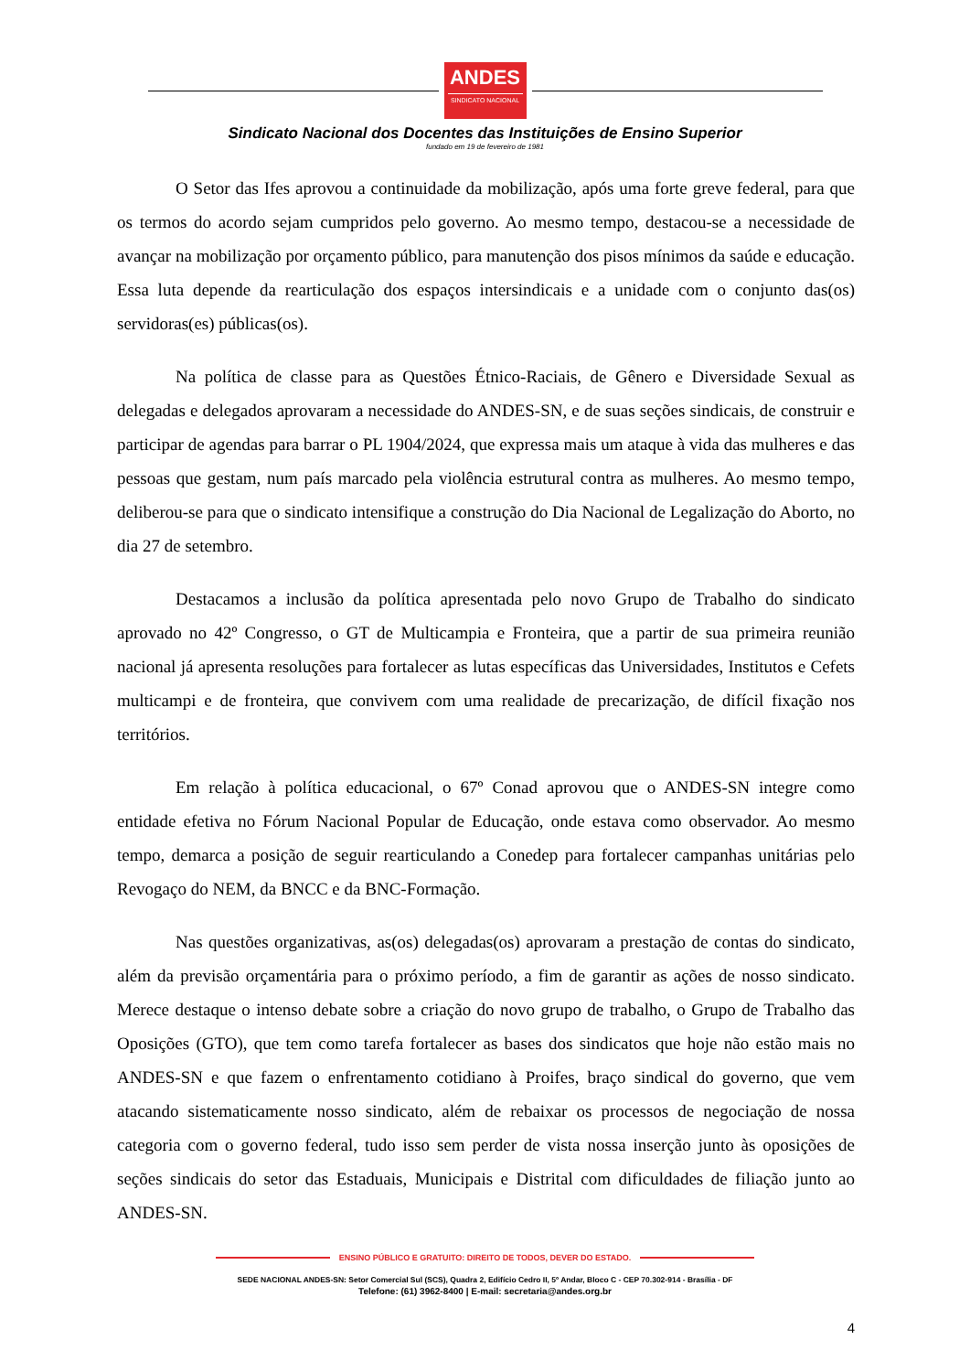ANDES
SINDICATO NACIONAL
Sindicato Nacional dos Docentes das Instituições de Ensino Superior
fundado em 19 de fevereiro de 1981
O Setor das Ifes aprovou a continuidade da mobilização, após uma forte greve federal, para que os termos do acordo sejam cumpridos pelo governo. Ao mesmo tempo, destacou-se a necessidade de avançar na mobilização por orçamento público, para manutenção dos pisos mínimos da saúde e educação. Essa luta depende da rearticulação dos espaços intersindicais e a unidade com o conjunto das(os) servidoras(es) públicas(os).
Na política de classe para as Questões Étnico-Raciais, de Gênero e Diversidade Sexual as delegadas e delegados aprovaram a necessidade do ANDES-SN, e de suas seções sindicais, de construir e participar de agendas para barrar o PL 1904/2024, que expressa mais um ataque à vida das mulheres e das pessoas que gestam, num país marcado pela violência estrutural contra as mulheres. Ao mesmo tempo, deliberou-se para que o sindicato intensifique a construção do Dia Nacional de Legalização do Aborto, no dia 27 de setembro.
Destacamos a inclusão da política apresentada pelo novo Grupo de Trabalho do sindicato aprovado no 42º Congresso, o GT de Multicampia e Fronteira, que a partir de sua primeira reunião nacional já apresenta resoluções para fortalecer as lutas específicas das Universidades, Institutos e Cefets multicampi e de fronteira, que convivem com uma realidade de precarização, de difícil fixação nos territórios.
Em relação à política educacional, o 67º Conad aprovou que o ANDES-SN integre como entidade efetiva no Fórum Nacional Popular de Educação, onde estava como observador. Ao mesmo tempo, demarca a posição de seguir rearticulando a Conedep para fortalecer campanhas unitárias pelo Revogaço do NEM, da BNCC e da BNC-Formação.
Nas questões organizativas, as(os) delegadas(os) aprovaram a prestação de contas do sindicato, além da previsão orçamentária para o próximo período, a fim de garantir as ações de nosso sindicato. Merece destaque o intenso debate sobre a criação do novo grupo de trabalho, o Grupo de Trabalho das Oposições (GTO), que tem como tarefa fortalecer as bases dos sindicatos que hoje não estão mais no ANDES-SN e que fazem o enfrentamento cotidiano à Proifes, braço sindical do governo, que vem atacando sistematicamente nosso sindicato, além de rebaixar os processos de negociação de nossa categoria com o governo federal, tudo isso sem perder de vista nossa inserção junto às oposições de seções sindicais do setor das Estaduais, Municipais e Distrital com dificuldades de filiação junto ao ANDES-SN.
ENSINO PÚBLICO E GRATUITO: DIREITO DE TODOS, DEVER DO ESTADO.
SEDE NACIONAL ANDES-SN: Setor Comercial Sul (SCS), Quadra 2, Edifício Cedro II, 5º Andar, Bloco C - CEP 70.302-914 - Brasília - DF
Telefone: (61) 3962-8400 | E-mail: secretaria@andes.org.br
4